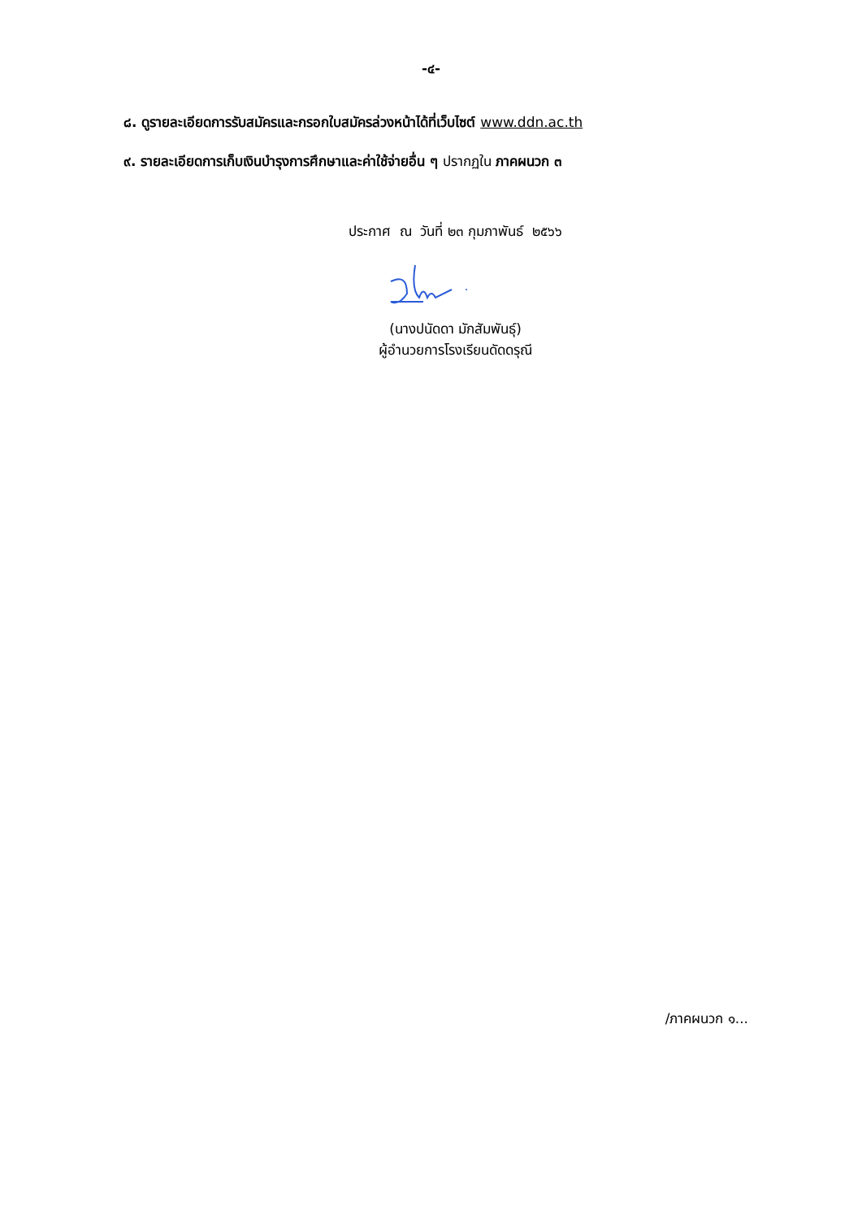-๔-
๘. ดูรายละเอียดการรับสมัครและกรอกใบสมัครล่วงหน้าได้ที่เว็บไซต์ www.ddn.ac.th
๙. รายละเอียดการเก็บเงินบำรุงการศึกษาและค่าใช้จ่ายอื่น ๆ ปรากฏใน ภาคผนวก ๓
ประกาศ ณ วันที่ ๒๓ กุมภาพันธ์ ๒๕๖๖
(นางปนัดดา มักสัมพันธุ์)
ผู้อำนวยการโรงเรียนดัดดรุณี
/ภาคผนวก ๑...